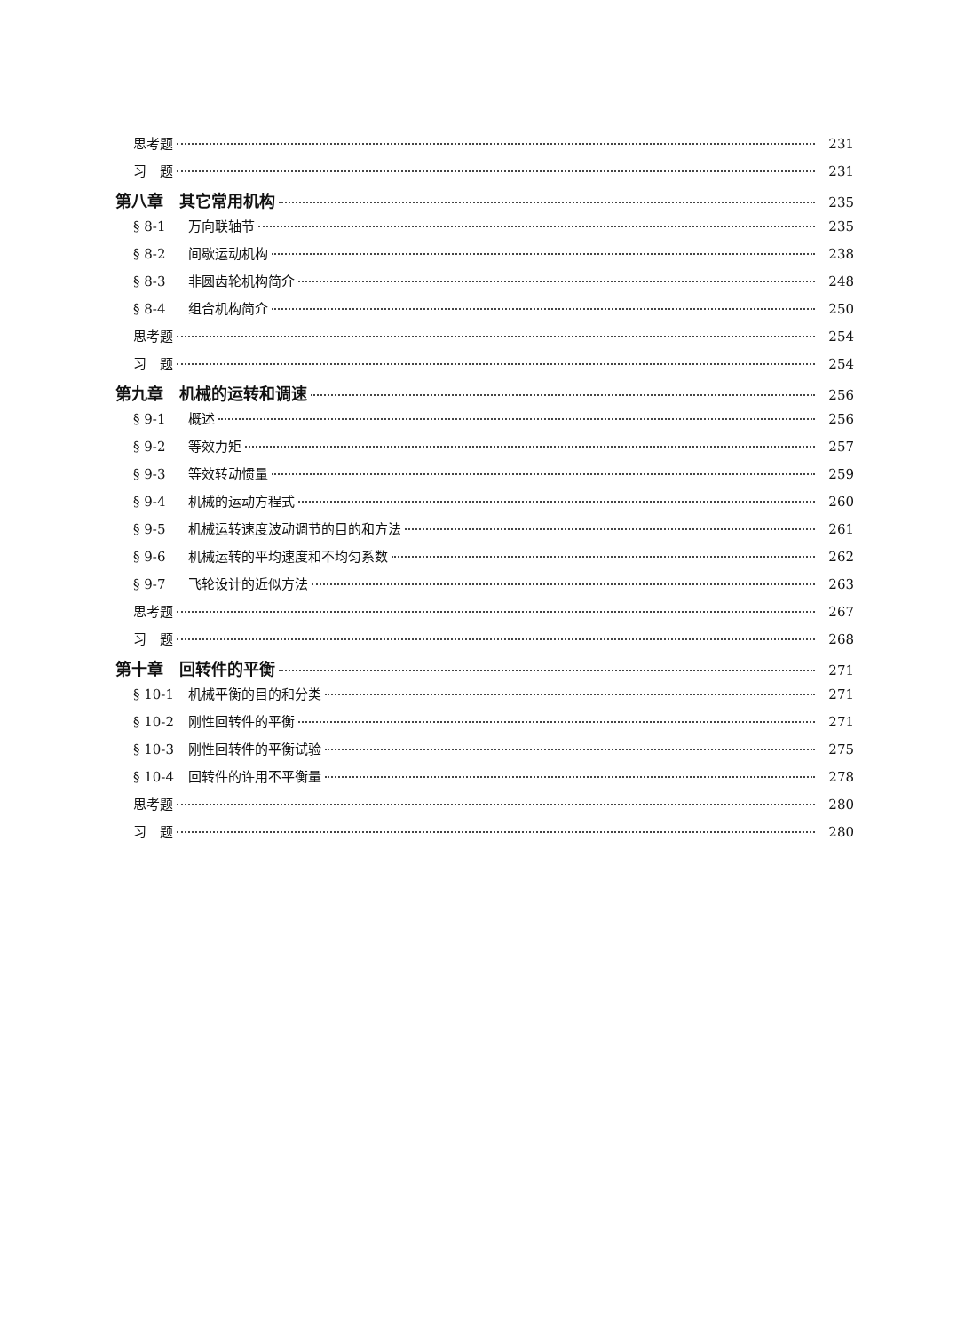思考题 231
习　题 231
第八章　其它常用机构 235
§ 8-1 万向联轴节 235
§ 8-2 间歇运动机构 238
§ 8-3 非圆齿轮机构简介 248
§ 8-4 组合机构简介 250
思考题 254
习　题 254
第九章　机械的运转和调速 256
§ 9-1 概述 256
§ 9-2 等效力矩 257
§ 9-3 等效转动惯量 259
§ 9-4 机械的运动方程式 260
§ 9-5 机械运转速度波动调节的目的和方法 261
§ 9-6 机械运转的平均速度和不均匀系数 262
§ 9-7 飞轮设计的近似方法 263
思考题 267
习　题 268
第十章　回转件的平衡 271
§ 10-1 机械平衡的目的和分类 271
§ 10-2 刚性回转件的平衡 271
§ 10-3 刚性回转件的平衡试验 275
§ 10-4 回转件的许用不平衡量 278
思考题 280
习　题 280